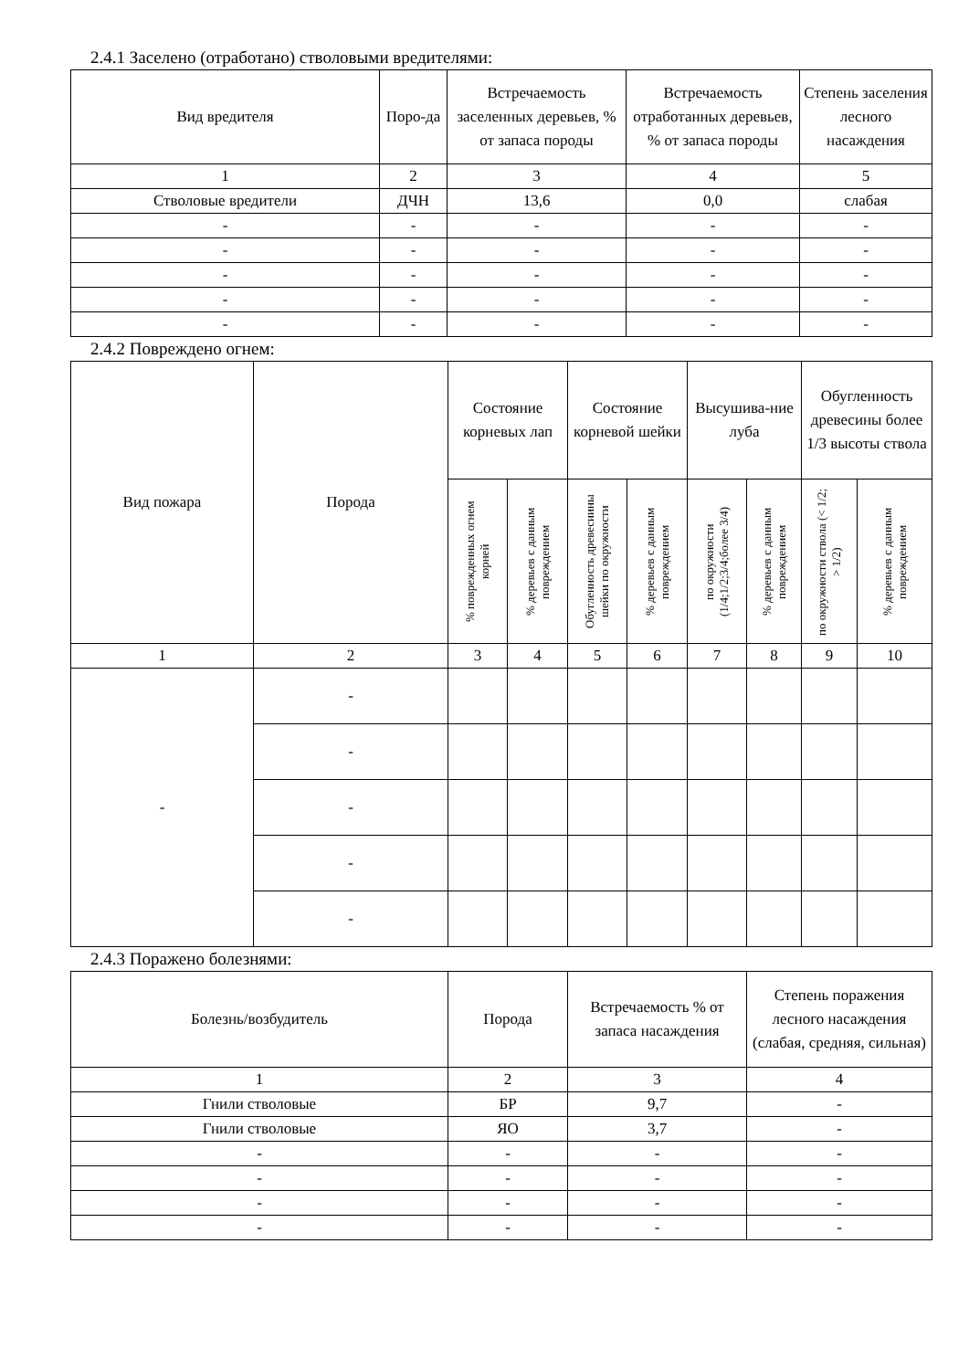2.4.1 Заселено (отработано) стволовыми вредителями:
| Вид вредителя | Поро-да | Встречаемость заселенных деревьев, % от запаса породы | Встречаемость отработанных деревьев, % от запаса породы | Степень заселения лесного насаждения |
| --- | --- | --- | --- | --- |
| 1 | 2 | 3 | 4 | 5 |
| Стволовые вредители | ДЧН | 13,6 | 0,0 | слабая |
| - | - | - | - | - |
| - | - | - | - | - |
| - | - | - | - | - |
| - | - | - | - | - |
| - | - | - | - | - |
2.4.2 Повреждено огнем:
| Вид пожара | Порода | Состояние корневых лап | | Состояние корневой шейки | | Высушива-ние луба | | Обугленность древесины более 1/3 высоты ствола | |
| --- | --- | --- | --- | --- | --- | --- | --- | --- | --- |
| | | % поврежденных огнем корней | % деревьев с данным повреждением | Обугленность древесиины шейки по окружности | % деревьев с данным повреждением | по окружности (1/4;1/2;3/4;более 3/4) | % деревьев с данным повреждением | по окружности ствола (< 1/2; > 1/2) | % деревьев с данным повреждением |
| 1 | 2 | 3 | 4 | 5 | 6 | 7 | 8 | 9 | 10 |
| - | - | | | | | | | | |
| | - | | | | | | | | |
| | - | | | | | | | | |
| | - | | | | | | | | |
| | - | | | | | | | | |
2.4.3 Поражено болезнями:
| Болезнь/возбудитель | Порода | Встречаемость % от запаса насаждения | Степень поражения лесного насаждения (слабая, средняя, сильная) |
| --- | --- | --- | --- |
| 1 | 2 | 3 | 4 |
| Гнили стволовые | БР | 9,7 | - |
| Гнили стволовые | ЯО | 3,7 | - |
| - | - | - | - |
| - | - | - | - |
| - | - | - | - |
| - | - | - | - |